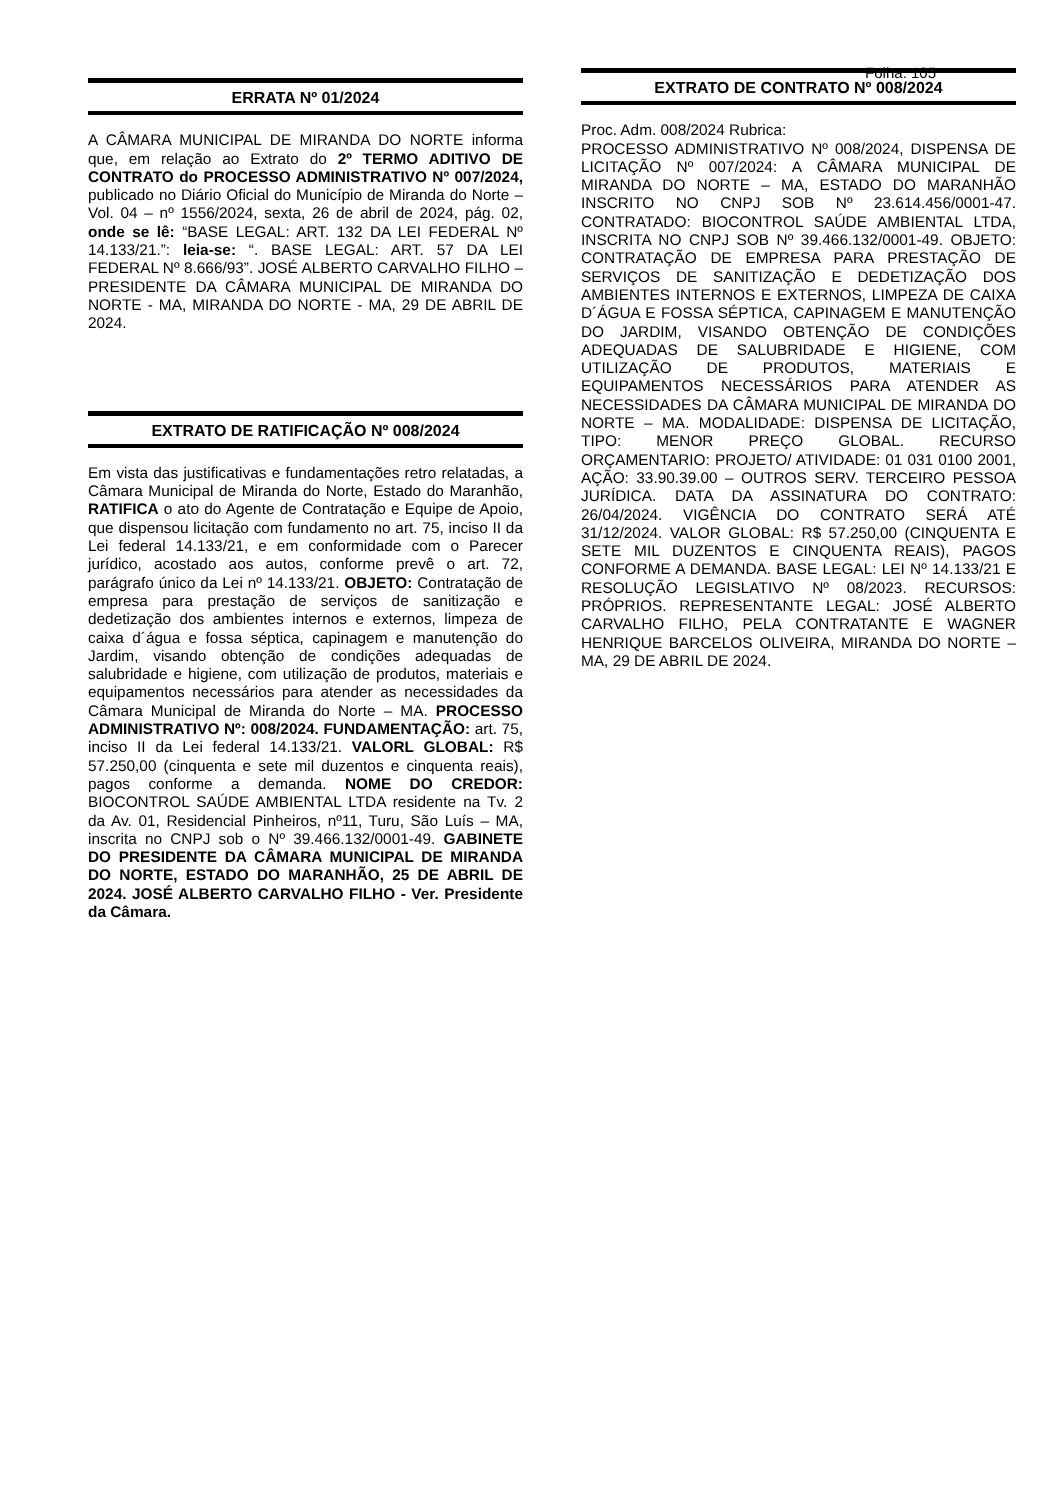ERRATA Nº 01/2024
A CÂMARA MUNICIPAL DE MIRANDA DO NORTE informa que, em relação ao Extrato do 2º TERMO ADITIVO DE CONTRATO do PROCESSO ADMINISTRATIVO Nº 007/2024, publicado no Diário Oficial do Município de Miranda do Norte – Vol. 04 – nº 1556/2024, sexta, 26 de abril de 2024, pág. 02, onde se lê: “BASE LEGAL: ART. 132 DA LEI FEDERAL Nº 14.133/21.”: leia-se: “. BASE LEGAL: ART. 57 DA LEI FEDERAL Nº 8.666/93”. JOSÉ ALBERTO CARVALHO FILHO – PRESIDENTE DA CÂMARA MUNICIPAL DE MIRANDA DO NORTE - MA, MIRANDA DO NORTE - MA, 29 DE ABRIL DE 2024.
EXTRATO DE RATIFICAÇÃO Nº 008/2024
Em vista das justificativas e fundamentações retro relatadas, a Câmara Municipal de Miranda do Norte, Estado do Maranhão, RATIFICA o ato do Agente de Contratação e Equipe de Apoio, que dispensou licitação com fundamento no art. 75, inciso II da Lei federal 14.133/21, e em conformidade com o Parecer jurídico, acostado aos autos, conforme prevê o art. 72, parágrafo único da Lei nº 14.133/21. OBJETO: Contratação de empresa para prestação de serviços de sanitização e dedetização dos ambientes internos e externos, limpeza de caixa d´água e fossa séptica, capinagem e manutenção do Jardim, visando obtenção de condições adequadas de salubridade e higiene, com utilização de produtos, materiais e equipamentos necessários para atender as necessidades da Câmara Municipal de Miranda do Norte – MA. PROCESSO ADMINISTRATIVO Nº: 008/2024. FUNDAMENTAÇÃO: art. 75, inciso II da Lei federal 14.133/21. VALORL GLOBAL: R$ 57.250,00 (cinquenta e sete mil duzentos e cinquenta reais), pagos conforme a demanda. NOME DO CREDOR: BIOCONTROL SAÚDE AMBIENTAL LTDA residente na Tv. 2 da Av. 01, Residencial Pinheiros, nº11, Turu, São Luís – MA, inscrita no CNPJ sob o Nº 39.466.132/0001-49. GABINETE DO PRESIDENTE DA CÂMARA MUNICIPAL DE MIRANDA DO NORTE, ESTADO DO MARANHÃO, 25 DE ABRIL DE 2024. JOSÉ ALBERTO CARVALHO FILHO - Ver. Presidente da Câmara.
Folha: 105
EXTRATO DE CONTRATO Nº 008/2024
Proc. Adm. 008/2024 Rubrica:
PROCESSO ADMINISTRATIVO Nº 008/2024, DISPENSA DE LICITAÇÃO Nº 007/2024: A CÂMARA MUNICIPAL DE MIRANDA DO NORTE – MA, ESTADO DO MARANHÃO INSCRITO NO CNPJ SOB Nº 23.614.456/0001-47. CONTRATADO: BIOCONTROL SAÚDE AMBIENTAL LTDA, INSCRITA NO CNPJ SOB Nº 39.466.132/0001-49. OBJETO: CONTRATAÇÃO DE EMPRESA PARA PRESTAÇÃO DE SERVIÇOS DE SANITIZAÇÃO E DEDETIZAÇÃO DOS AMBIENTES INTERNOS E EXTERNOS, LIMPEZA DE CAIXA D´ÁGUA E FOSSA SÉPTICA, CAPINAGEM E MANUTENÇÃO DO JARDIM, VISANDO OBTENÇÃO DE CONDIÇÕES ADEQUADAS DE SALUBRIDADE E HIGIENE, COM UTILIZAÇÃO DE PRODUTOS, MATERIAIS E EQUIPAMENTOS NECESSÁRIOS PARA ATENDER AS NECESSIDADES DA CÂMARA MUNICIPAL DE MIRANDA DO NORTE – MA. MODALIDADE: DISPENSA DE LICITAÇÃO, TIPO: MENOR PREÇO GLOBAL. RECURSO ORÇAMENTARIO: PROJETO/ ATIVIDADE: 01 031 0100 2001, AÇÃO: 33.90.39.00 – OUTROS SERV. TERCEIRO PESSOA JURÍDICA. DATA DA ASSINATURA DO CONTRATO: 26/04/2024. VIGÊNCIA DO CONTRATO SERÁ ATÉ 31/12/2024. VALOR GLOBAL: R$ 57.250,00 (CINQUENTA E SETE MIL DUZENTOS E CINQUENTA REAIS), PAGOS CONFORME A DEMANDA. BASE LEGAL: LEI Nº 14.133/21 E RESOLUÇÃO LEGISLATIVO Nº 08/2023. RECURSOS: PRÓPRIOS. REPRESENTANTE LEGAL: JOSÉ ALBERTO CARVALHO FILHO, PELA CONTRATANTE E WAGNER HENRIQUE BARCELOS OLIVEIRA, MIRANDA DO NORTE – MA, 29 DE ABRIL DE 2024.